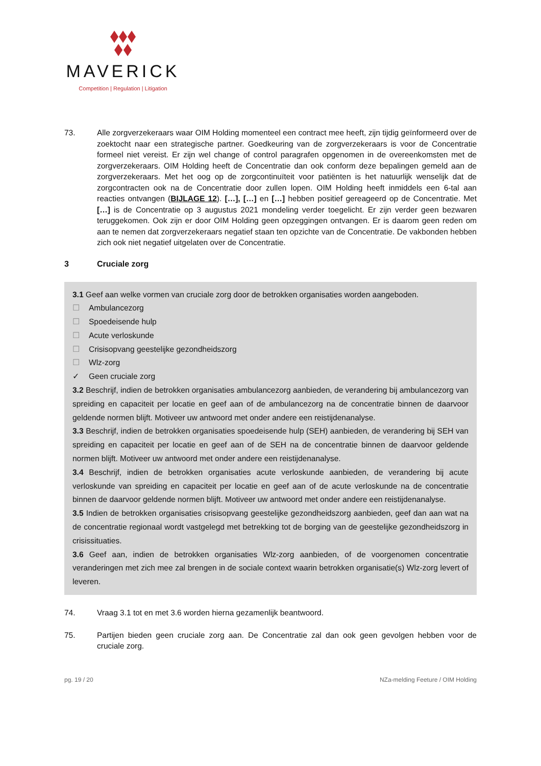MAVERICK
Competition | Regulation | Litigation
73. Alle zorgverzekeraars waar OIM Holding momenteel een contract mee heeft, zijn tijdig geïnformeerd over de zoektocht naar een strategische partner. Goedkeuring van de zorgverzekeraars is voor de Concentratie formeel niet vereist. Er zijn wel change of control paragrafen opgenomen in de overeenkomsten met de zorgverzekeraars. OIM Holding heeft de Concentratie dan ook conform deze bepalingen gemeld aan de zorgverzekeraars. Met het oog op de zorgcontinuïteit voor patiënten is het natuurlijk wenselijk dat de zorgcontracten ook na de Concentratie door zullen lopen. OIM Holding heeft inmiddels een 6-tal aan reacties ontvangen (BIJLAGE 12). […], […] en […] hebben positief gereageerd op de Concentratie. Met […] is de Concentratie op 3 augustus 2021 mondeling verder toegelicht. Er zijn verder geen bezwaren teruggekomen. Ook zijn er door OIM Holding geen opzeggingen ontvangen. Er is daarom geen reden om aan te nemen dat zorgverzekeraars negatief staan ten opzichte van de Concentratie. De vakbonden hebben zich ook niet negatief uitgelaten over de Concentratie.
3 Cruciale zorg
3.1 Geef aan welke vormen van cruciale zorg door de betrokken organisaties worden aangeboden.
☐ Ambulancezorg
☐ Spoedeisende hulp
☐ Acute verloskunde
☐ Crisisopvang geestelijke gezondheidszorg
☐ Wlz-zorg
✓ Geen cruciale zorg
3.2 Beschrijf, indien de betrokken organisaties ambulancezorg aanbieden, de verandering bij ambulancezorg van spreiding en capaciteit per locatie en geef aan of de ambulancezorg na de concentratie binnen de daarvoor geldende normen blijft. Motiveer uw antwoord met onder andere een reistijdenanalyse.
3.3 Beschrijf, indien de betrokken organisaties spoedeisende hulp (SEH) aanbieden, de verandering bij SEH van spreiding en capaciteit per locatie en geef aan of de SEH na de concentratie binnen de daarvoor geldende normen blijft. Motiveer uw antwoord met onder andere een reistijdenanalyse.
3.4 Beschrijf, indien de betrokken organisaties acute verloskunde aanbieden, de verandering bij acute verloskunde van spreiding en capaciteit per locatie en geef aan of de acute verloskunde na de concentratie binnen de daarvoor geldende normen blijft. Motiveer uw antwoord met onder andere een reistijdenanalyse.
3.5 Indien de betrokken organisaties crisisopvang geestelijke gezondheidszorg aanbieden, geef dan aan wat na de concentratie regionaal wordt vastgelegd met betrekking tot de borging van de geestelijke gezondheidszorg in crisissituaties.
3.6 Geef aan, indien de betrokken organisaties Wlz-zorg aanbieden, of de voorgenomen concentratie veranderingen met zich mee zal brengen in de sociale context waarin betrokken organisatie(s) Wlz-zorg levert of leveren.
74. Vraag 3.1 tot en met 3.6 worden hierna gezamenlijk beantwoord.
75. Partijen bieden geen cruciale zorg aan. De Concentratie zal dan ook geen gevolgen hebben voor de cruciale zorg.
pg. 19 / 20 NZa-melding Feeture / OIM Holding